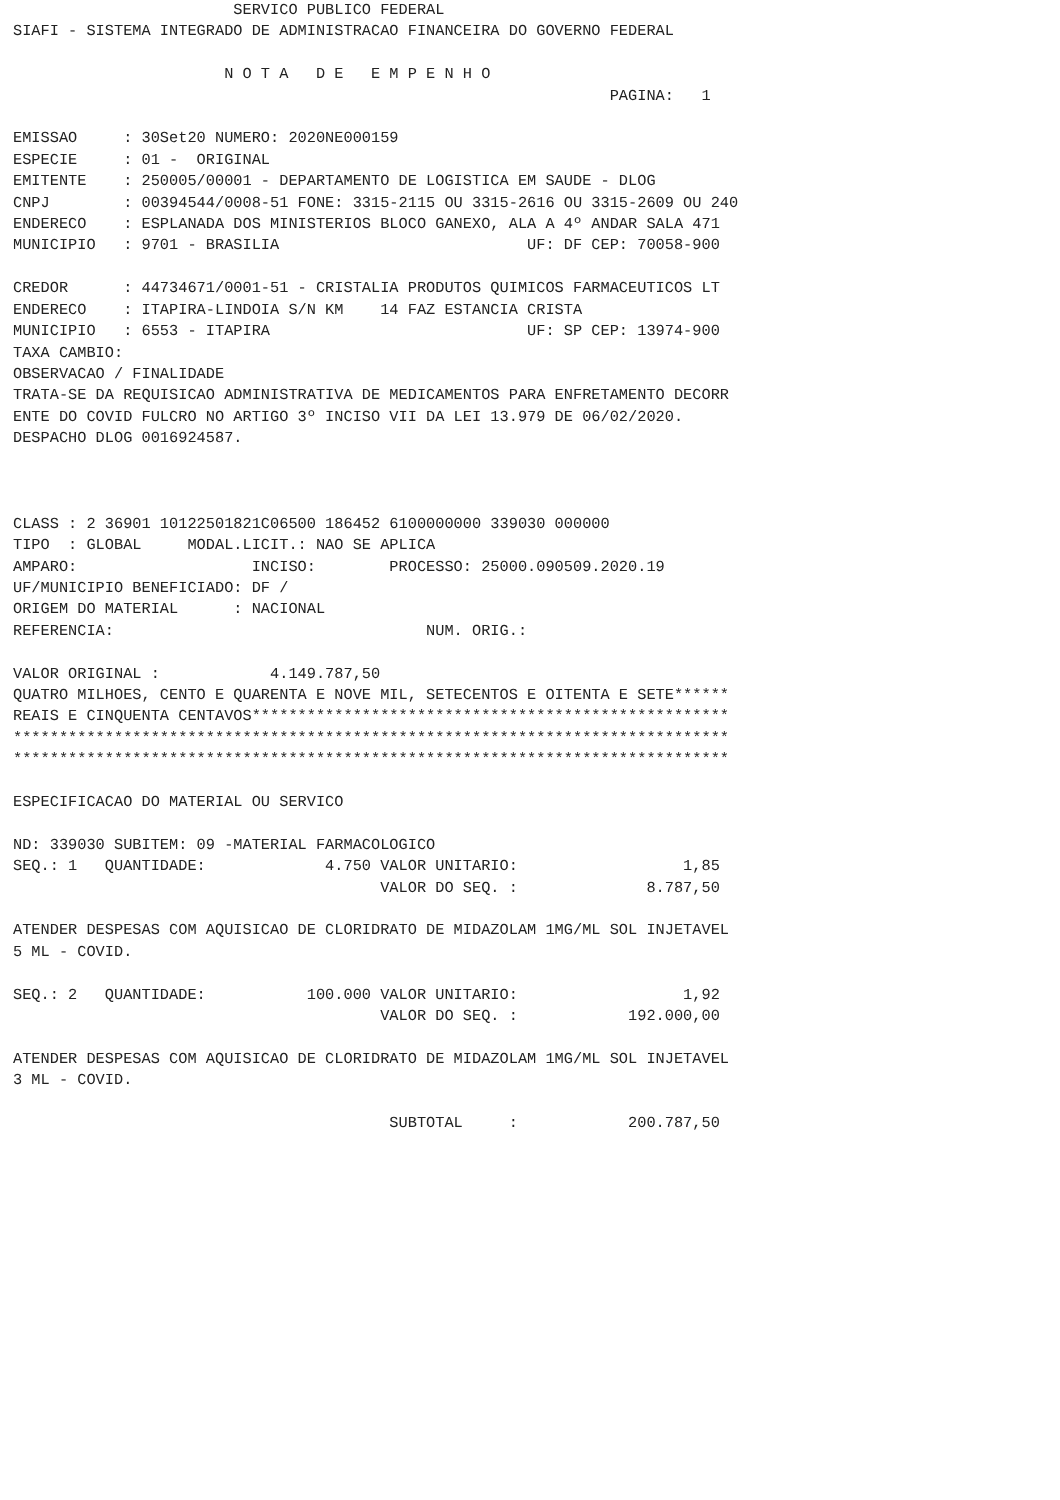SERVICO PUBLICO FEDERAL
SIAFI - SISTEMA INTEGRADO DE ADMINISTRACAO FINANCEIRA DO GOVERNO FEDERAL

                       N O T A   D E   E M P E N H O
                                                                 PAGINA:   1

EMISSAO     : 30Set20 NUMERO: 2020NE000159
ESPECIE     : 01 -  ORIGINAL
EMITENTE    : 250005/00001 - DEPARTAMENTO DE LOGISTICA EM SAUDE - DLOG
CNPJ        : 00394544/0008-51 FONE: 3315-2115 OU 3315-2616 OU 3315-2609 OU 240
ENDERECO    : ESPLANADA DOS MINISTERIOS BLOCO GANEXO, ALA A 4º ANDAR SALA 471
MUNICIPIO   : 9701 - BRASILIA                           UF: DF CEP: 70058-900

CREDOR      : 44734671/0001-51 - CRISTALIA PRODUTOS QUIMICOS FARMACEUTICOS LT
ENDERECO    : ITAPIRA-LINDOIA S/N KM    14 FAZ ESTANCIA CRISTA
MUNICIPIO   : 6553 - ITAPIRA                            UF: SP CEP: 13974-900
TAXA CAMBIO:
OBSERVACAO / FINALIDADE
TRATA-SE DA REQUISICAO ADMINISTRATIVA DE MEDICAMENTOS PARA ENFRETAMENTO DECORR
ENTE DO COVID FULCRO NO ARTIGO 3º INCISO VII DA LEI 13.979 DE 06/02/2020.
DESPACHO DLOG 0016924587.



CLASS : 2 36901 10122501821C06500 186452 6100000000 339030 000000
TIPO  : GLOBAL     MODAL.LICIT.: NAO SE APLICA
AMPARO:                   INCISO:        PROCESSO: 25000.090509.2020.19
UF/MUNICIPIO BENEFICIADO: DF /
ORIGEM DO MATERIAL      : NACIONAL
REFERENCIA:                                  NUM. ORIG.:

VALOR ORIGINAL :            4.149.787,50
QUATRO MILHOES, CENTO E QUARENTA E NOVE MIL, SETECENTOS E OITENTA E SETE******
REAIS E CINQUENTA CENTAVOS****************************************************
******************************************************************************
******************************************************************************

ESPECIFICACAO DO MATERIAL OU SERVICO

ND: 339030 SUBITEM: 09 -MATERIAL FARMACOLOGICO
SEQ.: 1   QUANTIDADE:             4.750 VALOR UNITARIO:                  1,85
                                        VALOR DO SEQ. :              8.787,50

ATENDER DESPESAS COM AQUISICAO DE CLORIDRATO DE MIDAZOLAM 1MG/ML SOL INJETAVEL
5 ML - COVID.

SEQ.: 2   QUANTIDADE:           100.000 VALOR UNITARIO:                  1,92
                                        VALOR DO SEQ. :            192.000,00

ATENDER DESPESAS COM AQUISICAO DE CLORIDRATO DE MIDAZOLAM 1MG/ML SOL INJETAVEL
3 ML - COVID.

                                         SUBTOTAL     :            200.787,50